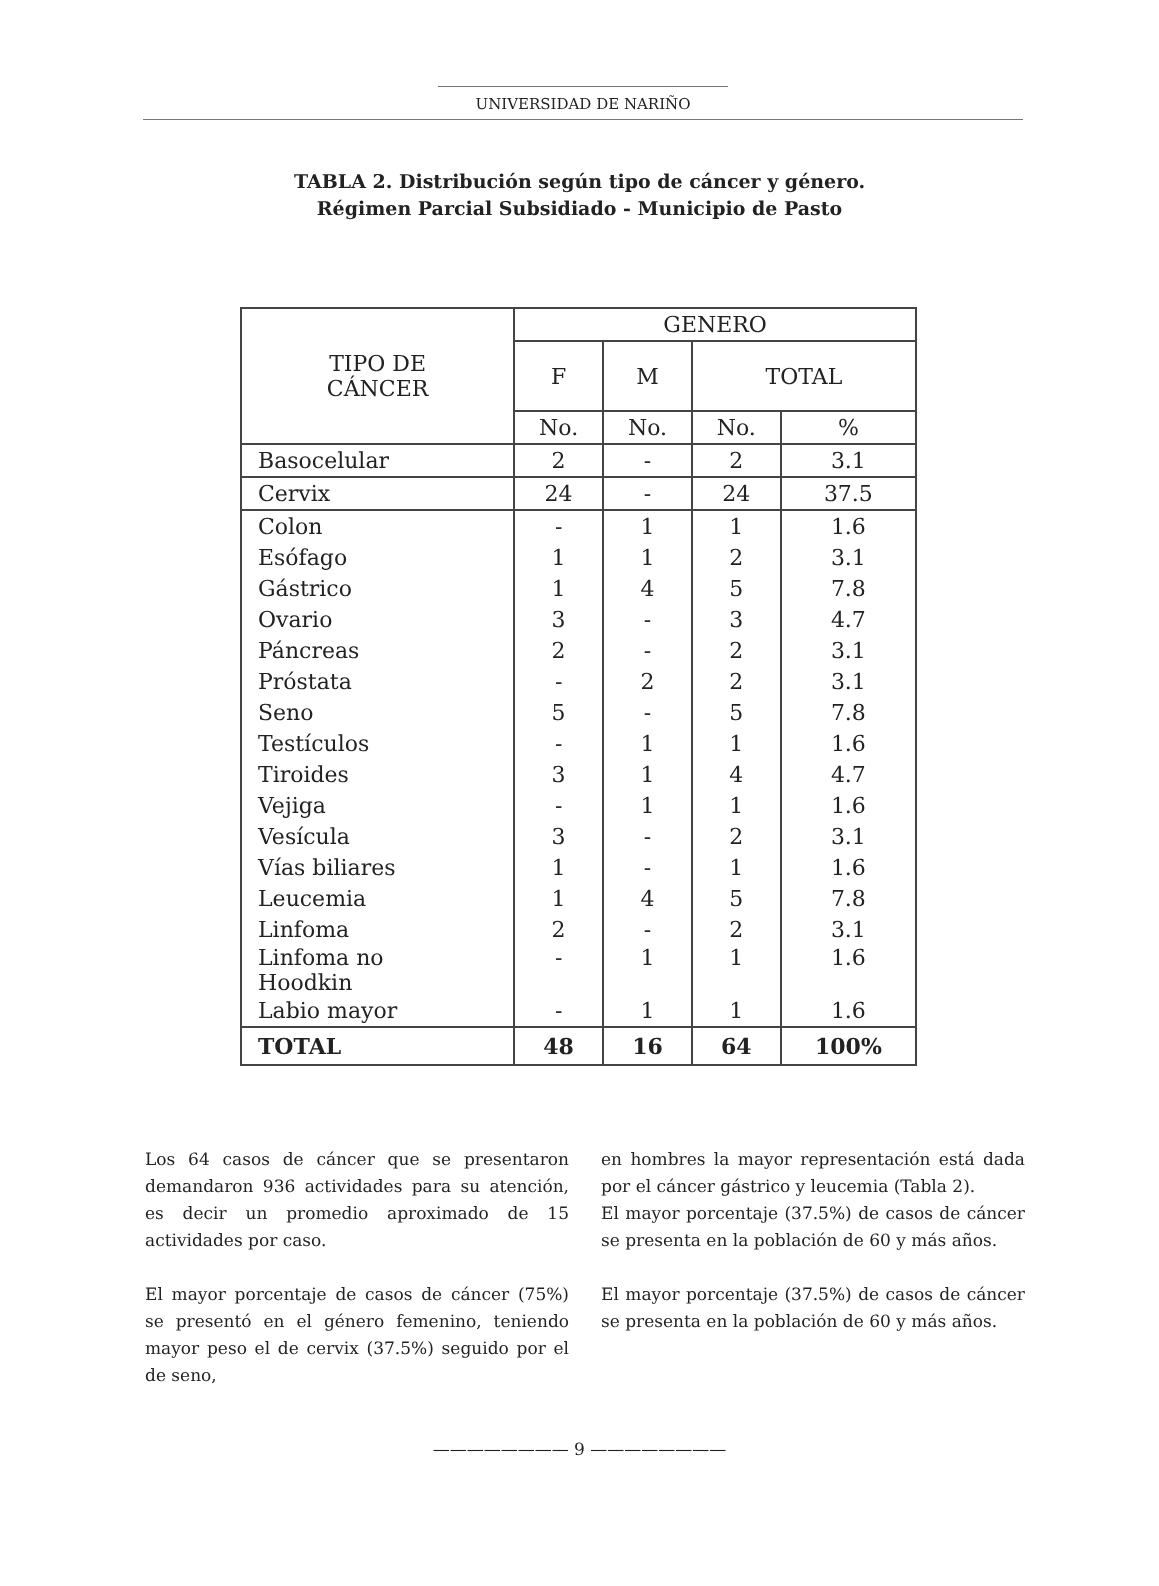UNIVERSIDAD DE NARIÑO
TABLA 2. Distribución según tipo de cáncer y género.
Régimen Parcial Subsidiado - Municipio de Pasto
| TIPO DE CÁNCER | GENERO | | | |
| --- | --- | --- | --- | --- |
| | F | M | TOTAL | |
| | No. | No. | No. | % |
| Basocelular | 2 | - | 2 | 3.1 |
| Cervix | 24 | - | 24 | 37.5 |
| Colon | - | 1 | 1 | 1.6 |
| Esófago | 1 | 1 | 2 | 3.1 |
| Gástrico | 1 | 4 | 5 | 7.8 |
| Ovario | 3 | - | 3 | 4.7 |
| Páncreas | 2 | - | 2 | 3.1 |
| Próstata | - | 2 | 2 | 3.1 |
| Seno | 5 | - | 5 | 7.8 |
| Testículos | - | 1 | 1 | 1.6 |
| Tiroides | 3 | 1 | 4 | 4.7 |
| Vejiga | - | 1 | 1 | 1.6 |
| Vesícula | 3 | - | 2 | 3.1 |
| Vías biliares | 1 | - | 1 | 1.6 |
| Leucemia | 1 | 4 | 5 | 7.8 |
| Linfoma | 2 | - | 2 | 3.1 |
| Linfoma no Hoodkin | - | 1 | 1 | 1.6 |
| Labio mayor | - | 1 | 1 | 1.6 |
| TOTAL | 48 | 16 | 64 | 100% |
Los 64 casos de cáncer que se presentaron demandaron 936 actividades para su atención, es decir un promedio aproximado de 15 actividades por caso.
El mayor porcentaje de casos de cáncer (75%) se presentó en el género femenino, teniendo mayor peso el de cervix (37.5%) seguido por el de seno,
en hombres la mayor representación está dada por el cáncer gástrico y leucemia (Tabla 2).
El mayor porcentaje (37.5%) de casos de cáncer se presenta en la población de 60 y más años.
El mayor porcentaje (37.5%) de casos de cáncer se presenta en la población de 60 y más años.
———————— 9 ————————